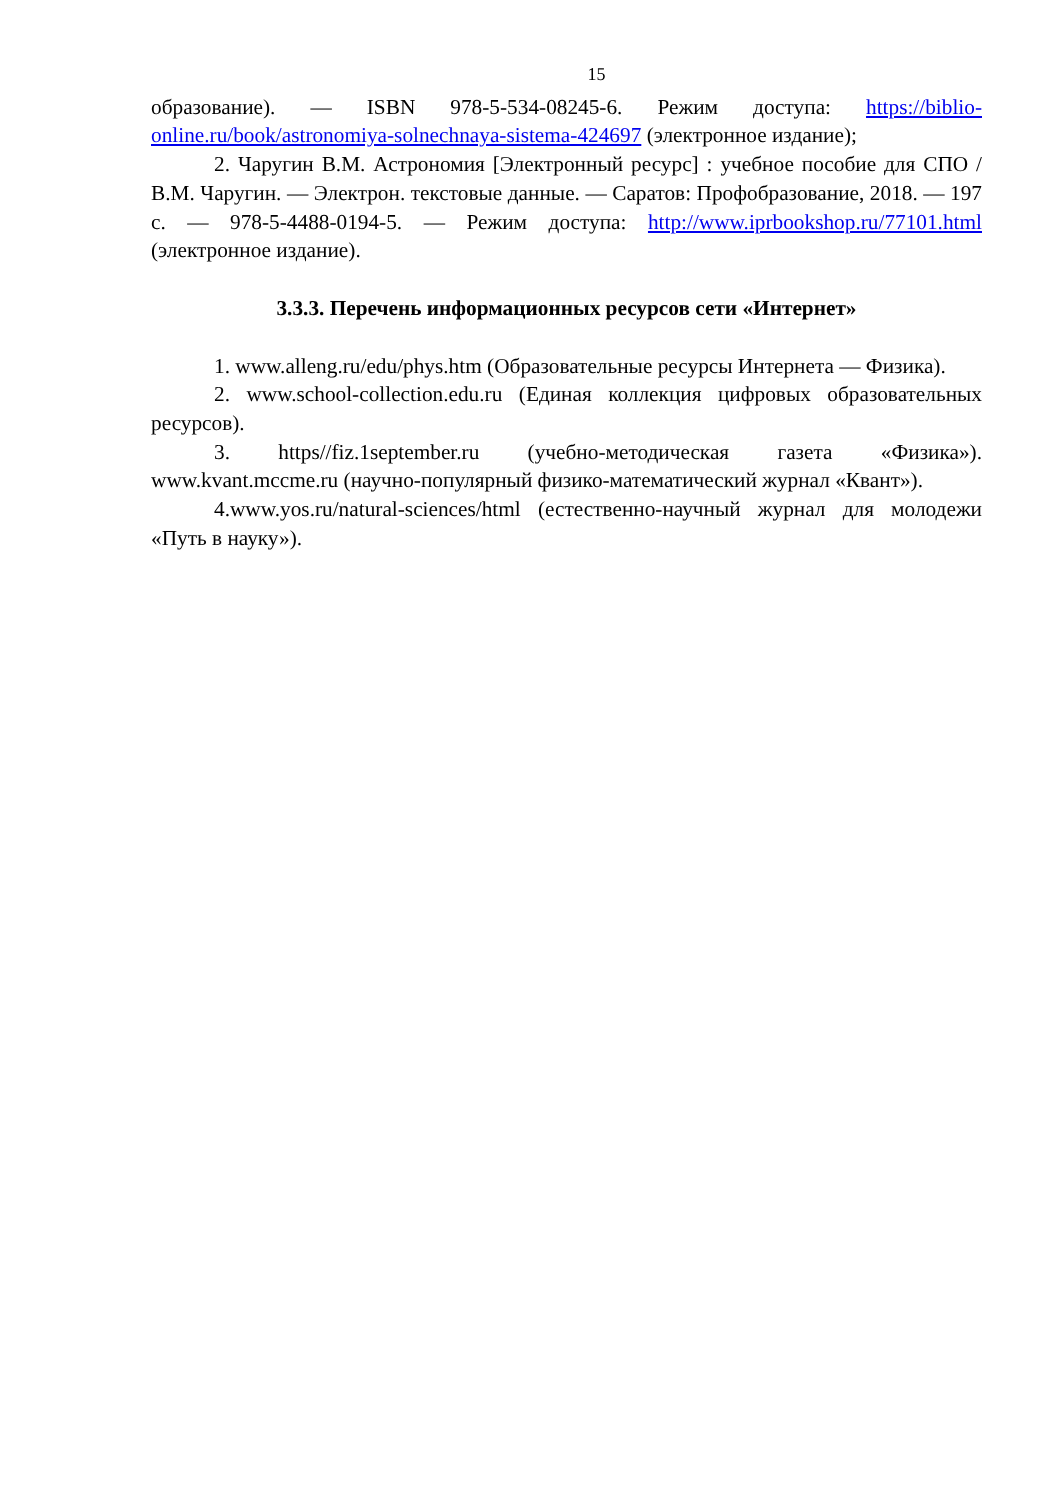15
образование). — ISBN 978-5-534-08245-6. Режим доступа: https://biblio-online.ru/book/astronomiya-solnechnaya-sistema-424697 (электронное издание);
2. Чаругин В.М. Астрономия [Электронный ресурс] : учебное пособие для СПО / В.М. Чаругин. — Электрон. текстовые данные. — Саратов: Профобразование, 2018. — 197 с. — 978-5-4488-0194-5. — Режим доступа: http://www.iprbookshop.ru/77101.html (электронное издание).
3.3.3. Перечень информационных ресурсов сети «Интернет»
1. www.alleng.ru/edu/phys.htm (Образовательные ресурсы Интернета — Физика).
2. www.school-collection.edu.ru (Единая коллекция цифровых образовательных ресурсов).
3. https//fiz.1september.ru (учебно-методическая газета «Физика»). www.kvant.mccme.ru (научно-популярный физико-математический журнал «Квант»).
4.www.yos.ru/natural-sciences/html (естественно-научный журнал для молодежи «Путь в науку»).